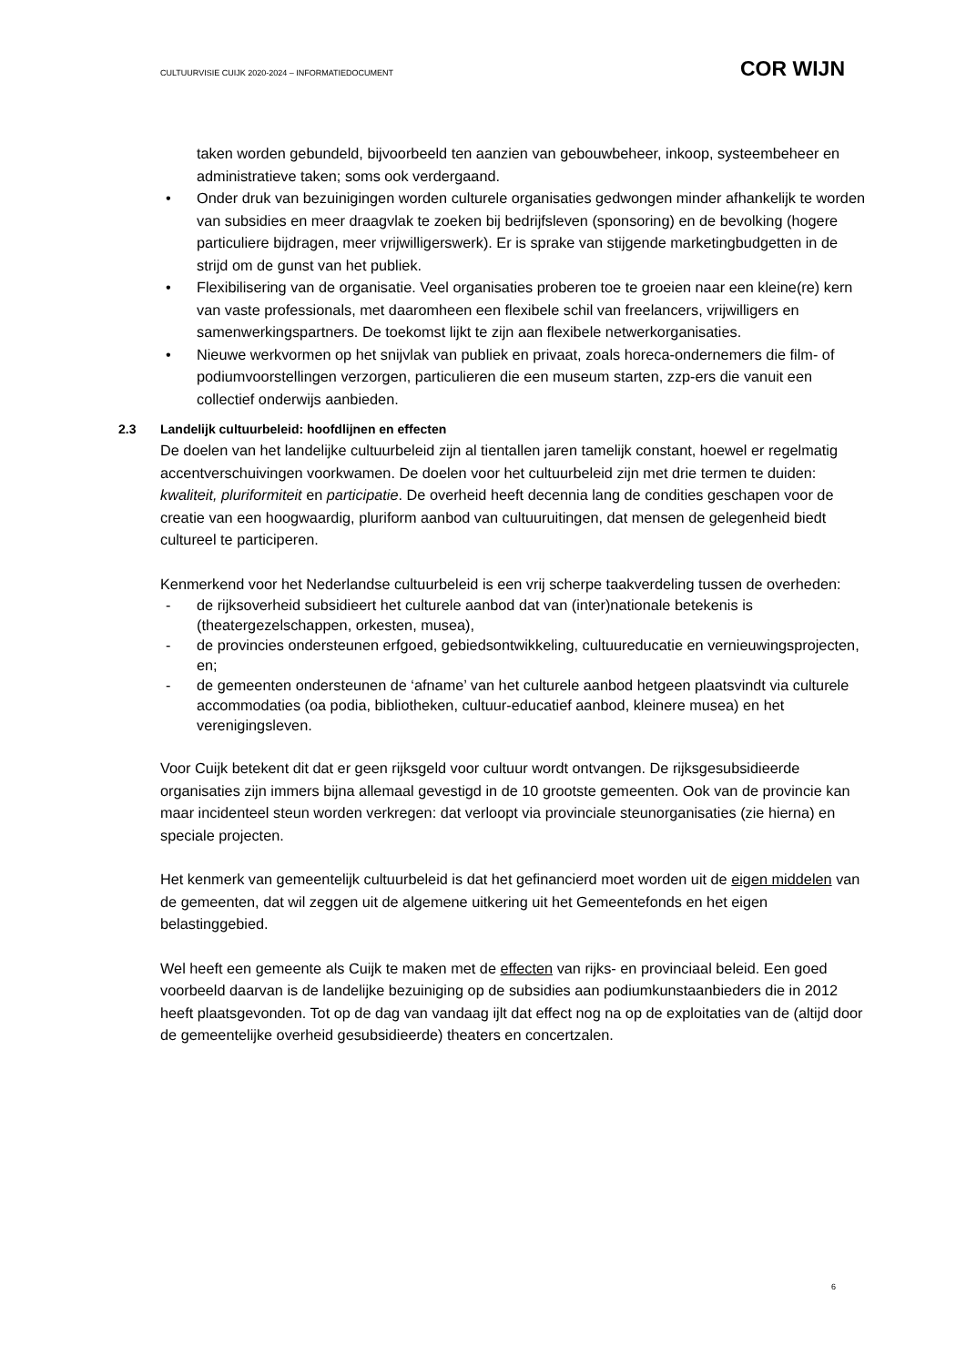CULTUURVISIE CUIJK 2020-2024 – INFORMATIEDOCUMENT
COR WIJN
taken worden gebundeld, bijvoorbeeld ten aanzien van gebouwbeheer, inkoop, systeembeheer en administratieve taken; soms ook verdergaand.
• Onder druk van bezuinigingen worden culturele organisaties gedwongen minder afhankelijk te worden van subsidies en meer draagvlak te zoeken bij bedrijfsleven (sponsoring) en de bevolking (hogere particuliere bijdragen, meer vrijwilligerswerk). Er is sprake van stijgende marketingbudgetten in de strijd om de gunst van het publiek.
• Flexibilisering van de organisatie. Veel organisaties proberen toe te groeien naar een kleine(re) kern van vaste professionals, met daaromheen een flexibele schil van freelancers, vrijwilligers en samenwerkingspartners. De toekomst lijkt te zijn aan flexibele netwerkorganisaties.
• Nieuwe werkvormen op het snijvlak van publiek en privaat, zoals horeca-ondernemers die film- of podiumvoorstellingen verzorgen, particulieren die een museum starten, zzp-ers die vanuit een collectief onderwijs aanbieden.
2.3 Landelijk cultuurbeleid: hoofdlijnen en effecten
De doelen van het landelijke cultuurbeleid zijn al tientallen jaren tamelijk constant, hoewel er regelmatig accentverschuivingen voorkwamen. De doelen voor het cultuurbeleid zijn met drie termen te duiden: kwaliteit, pluriformiteit en participatie. De overheid heeft decennia lang de condities geschapen voor de creatie van een hoogwaardig, pluriform aanbod van cultuuruitingen, dat mensen de gelegenheid biedt cultureel te participeren.
Kenmerkend voor het Nederlandse cultuurbeleid is een vrij scherpe taakverdeling tussen de overheden:
- de rijksoverheid subsidieert het culturele aanbod dat van (inter)nationale betekenis is (theatergezelschappen, orkesten, musea),
- de provincies ondersteunen erfgoed, gebiedsontwikkeling, cultuureducatie en vernieuwingsprojecten, en;
- de gemeenten ondersteunen de ‘afname’ van het culturele aanbod hetgeen plaatsvindt via culturele accommodaties (oa podia, bibliotheken, cultuur-educatief aanbod, kleinere musea) en het verenigingsleven.
Voor Cuijk betekent dit dat er geen rijksgeld voor cultuur wordt ontvangen. De rijksgesubsidieerde organisaties zijn immers bijna allemaal gevestigd in de 10 grootste gemeenten. Ook van de provincie kan maar incidenteel steun worden verkregen: dat verloopt via provinciale steunorganisaties (zie hierna) en speciale projecten.
Het kenmerk van gemeentelijk cultuurbeleid is dat het gefinancierd moet worden uit de eigen middelen van de gemeenten, dat wil zeggen uit de algemene uitkering uit het Gemeentefonds en het eigen belastinggebied.
Wel heeft een gemeente als Cuijk te maken met de effecten van rijks- en provinciaal beleid. Een goed voorbeeld daarvan is de landelijke bezuiniging op de subsidies aan podiumkunstaanbieders die in 2012 heeft plaatsgevonden. Tot op de dag van vandaag ijlt dat effect nog na op de exploitaties van de (altijd door de gemeentelijke overheid gesubsidieerde) theaters en concertzalen.
6